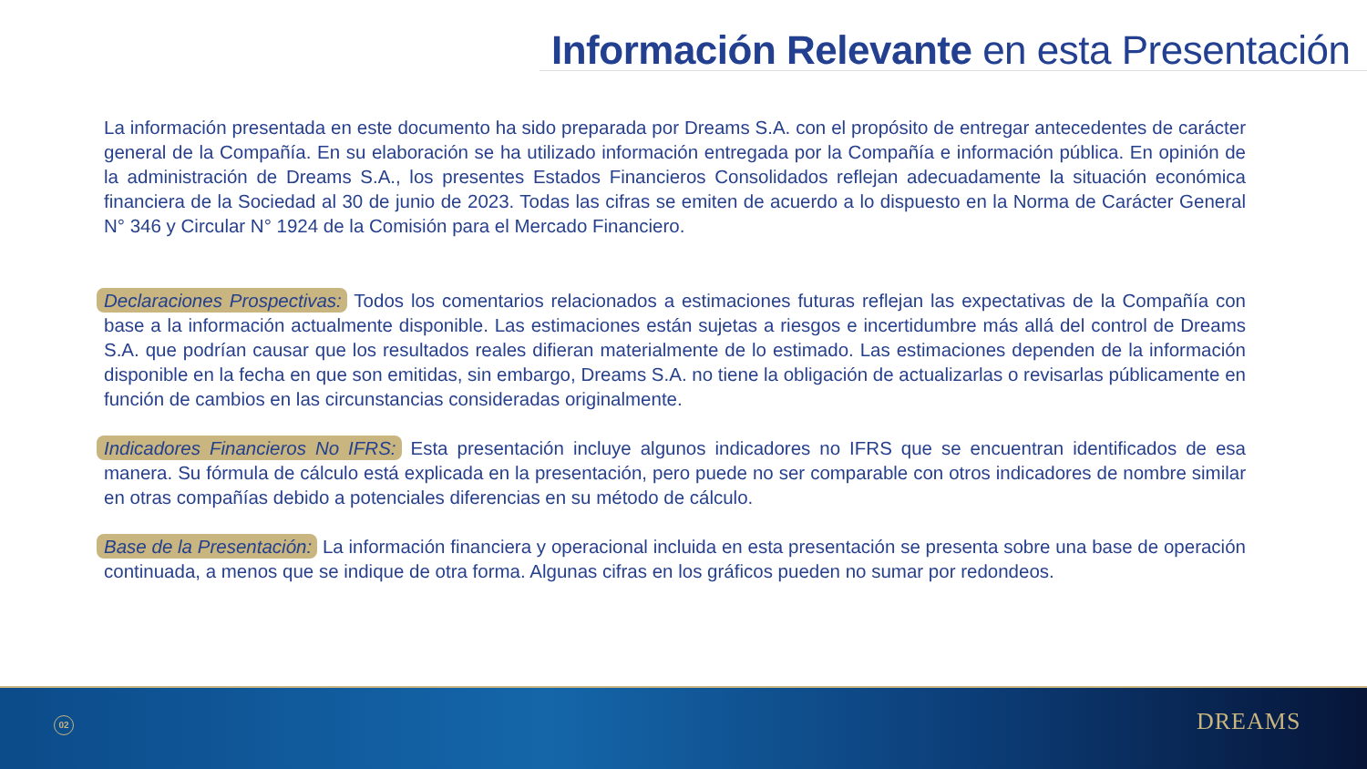Información Relevante en esta Presentación
La información presentada en este documento ha sido preparada por Dreams S.A. con el propósito de entregar antecedentes de carácter general de la Compañía. En su elaboración se ha utilizado información entregada por la Compañía e información pública. En opinión de la administración de Dreams S.A., los presentes Estados Financieros Consolidados reflejan adecuadamente la situación económica financiera de la Sociedad al 30 de junio de 2023. Todas las cifras se emiten de acuerdo a lo dispuesto en la Norma de Carácter General N° 346 y Circular N° 1924 de la Comisión para el Mercado Financiero.
Declaraciones Prospectivas: Todos los comentarios relacionados a estimaciones futuras reflejan las expectativas de la Compañía con base a la información actualmente disponible. Las estimaciones están sujetas a riesgos e incertidumbre más allá del control de Dreams S.A. que podrían causar que los resultados reales difieran materialmente de lo estimado. Las estimaciones dependen de la información disponible en la fecha en que son emitidas, sin embargo, Dreams S.A. no tiene la obligación de actualizarlas o revisarlas públicamente en función de cambios en las circunstancias consideradas originalmente.
Indicadores Financieros No IFRS: Esta presentación incluye algunos indicadores no IFRS que se encuentran identificados de esa manera. Su fórmula de cálculo está explicada en la presentación, pero puede no ser comparable con otros indicadores de nombre similar en otras compañías debido a potenciales diferencias en su método de cálculo.
Base de la Presentación: La información financiera y operacional incluida en esta presentación se presenta sobre una base de operación continuada, a menos que se indique de otra forma. Algunas cifras en los gráficos pueden no sumar por redondeos.
02 DREAMS